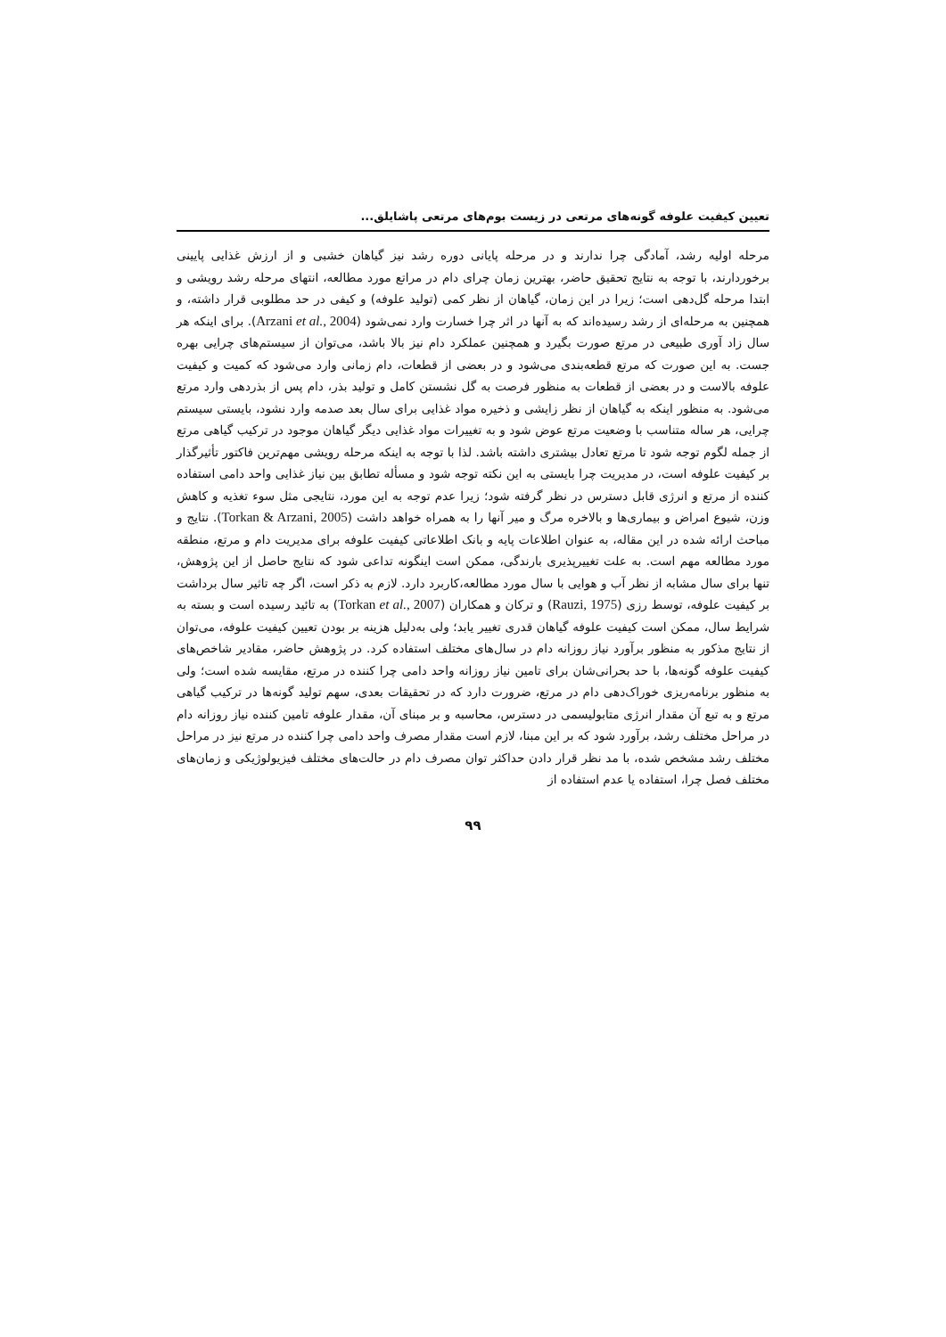تعیین کیفیت علوفه گونه‌های مرتعی در زیست بوم‌های مرتعی پاشایلق...
مرحله اولیه رشد، آمادگی چرا ندارند و در مرحله پایانی دوره رشد نیز گیاهان خشبی و از ارزش غذایی پایینی برخوردارند، با توجه به نتایج تحقیق حاضر، بهترین زمان چرای دام در مراتع مورد مطالعه، انتهای مرحله رشد رویشی و ابتدا مرحله گل‌دهی است؛ زیرا در این زمان، گیاهان از نظر کمی (تولید علوفه) و کیفی در حد مطلوبی قرار داشته، و همچنین به مرحله‌ای از رشد رسیده‌اند که به آنها در اثر چرا خسارت وارد نمی‌شود (Arzani et al., 2004). برای اینکه هر سال زاد آوری طبیعی در مرتع صورت بگیرد و همچنین عملکرد دام نیز بالا باشد، می‌توان از سیستم‌های چرایی بهره جست. به این صورت که مرتع قطعه‌بندی می‌شود و در بعضی از قطعات، دام زمانی وارد می‌شود که کمیت و کیفیت علوفه بالاست و در بعضی از قطعات به منظور فرصت به گل نشستن کامل و تولید بذر، دام پس از بذردهی وارد مرتع می‌شود. به منظور اینکه به گیاهان از نظر زایشی و ذخیره مواد غذایی برای سال بعد صدمه وارد نشود، بایستی سیستم چرایی، هر ساله متناسب با وضعیت مرتع عوض شود و به تغییرات مواد غذایی دیگر گیاهان موجود در ترکیب گیاهی مرتع از جمله لگوم توجه شود تا مرتع تعادل بیشتری داشته باشد. لذا با توجه به اینکه مرحله رویشی مهم‌ترین فاکتور تأثیرگذار بر کیفیت علوفه است، در مدیریت چرا بایستی به این نکته توجه شود و مسأله تطابق بین نیاز غذایی واحد دامی استفاده کننده از مرتع و انرژی قابل دسترس در نظر گرفته شود؛ زیرا عدم توجه به این مورد، نتایجی مثل سوء تغذیه و کاهش وزن، شیوع امراض و بیماری‌ها و بالاخره مرگ و میر آنها را به همراه خواهد داشت (Torkan & Arzani, 2005). نتایج و مباحث ارائه شده در این مقاله، به عنوان اطلاعات پایه و بانک اطلاعاتی کیفیت علوفه برای مدیریت دام و مرتع، منطقه مورد مطالعه مهم است. به علت تغییرپذیری بارندگی، ممکن است اینگونه تداعی شود که نتایج حاصل از این پژوهش، تنها برای سال مشابه از نظر آب و هوایی با سال مورد مطالعه،کاربرد دارد. لازم به ذکر است، اگر چه تاثیر سال برداشت بر کیفیت علوفه، توسط رزی (Rauzi, 1975) و ترکان و همکاران (Torkan et al., 2007) به تائید رسیده است و بسته به شرایط سال، ممکن است کیفیت علوفه گیاهان قدری تغییر یابد؛ ولی به‌دلیل هزینه بر بودن تعیین کیفیت علوفه، می‌توان از نتایج مذکور به منظور برآورد نیاز روزانه دام در سال‌های مختلف استفاده کرد. در پژوهش حاضر، مقادیر شاخص‌های کیفیت علوفه گونه‌ها، با حد بحرانی‌شان برای تامین نیاز روزانه واحد دامی چرا کننده در مرتع، مقایسه شده است؛ ولی به منظور برنامه‌ریزی خوراک‌دهی دام در مرتع، ضرورت دارد که در تحقیقات بعدی، سهم تولید گونه‌ها در ترکیب گیاهی مرتع و به تبع آن مقدار انرژی متابولیسمی در دسترس، محاسبه و بر مبنای آن، مقدار علوفه تامین کننده نیاز روزانه دام در مراحل مختلف رشد، برآورد شود که بر این مبنا، لازم است مقدار مصرف واحد دامی چرا کننده در مرتع نیز در مراحل مختلف رشد مشخص شده، با مد نظر قرار دادن حداکثر توان مصرف دام در حالت‌های مختلف فیزیولوژیکی و زمان‌های مختلف فصل چرا، استفاده یا عدم استفاده از
۹۹